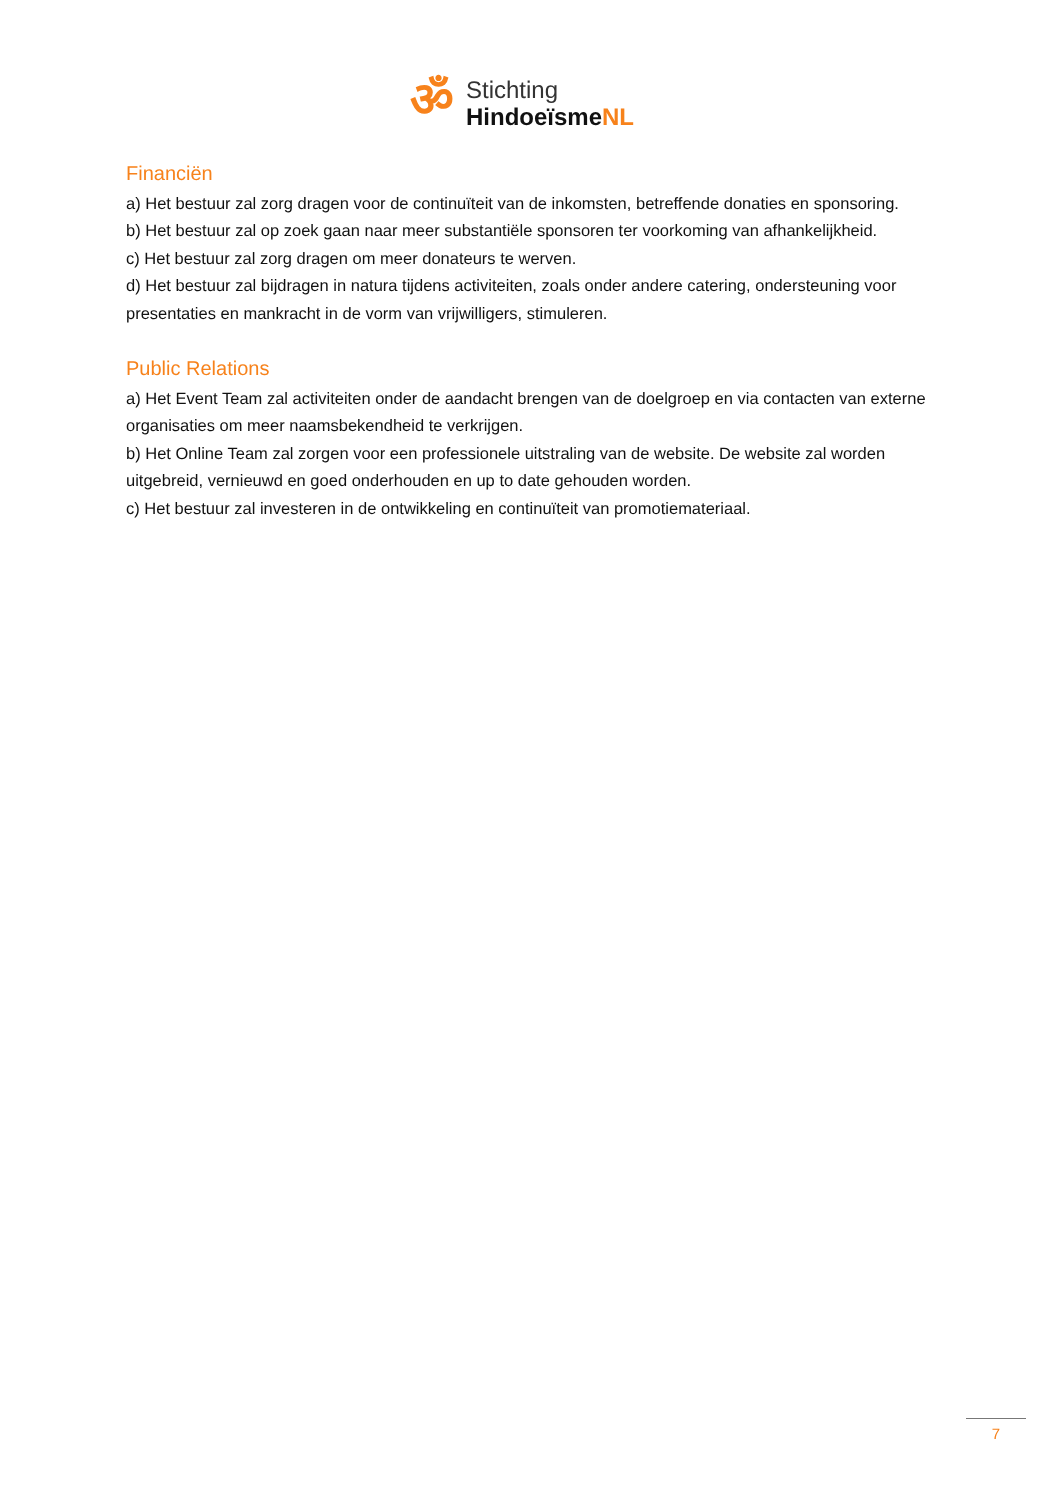ॐ
Stichting
HindoeïsmeNL
Financiën
a) Het bestuur zal zorg dragen voor de continuïteit van de inkomsten, betreffende donaties en sponsoring.
b) Het bestuur zal op zoek gaan naar meer substantiële sponsoren ter voorkoming van afhankelijkheid.
c) Het bestuur zal zorg dragen om meer donateurs te werven.
d) Het bestuur zal bijdragen in natura tijdens activiteiten, zoals onder andere catering, ondersteuning voor presentaties en mankracht in de vorm van vrijwilligers, stimuleren.
Public Relations
a) Het Event Team zal activiteiten onder de aandacht brengen van de doelgroep en via contacten van externe organisaties om meer naamsbekendheid te verkrijgen.
b) Het Online Team zal zorgen voor een professionele uitstraling van de website. De website zal worden uitgebreid, vernieuwd en goed onderhouden en up to date gehouden worden.
c) Het bestuur zal investeren in de ontwikkeling en continuïteit van promotiemateriaal.
7